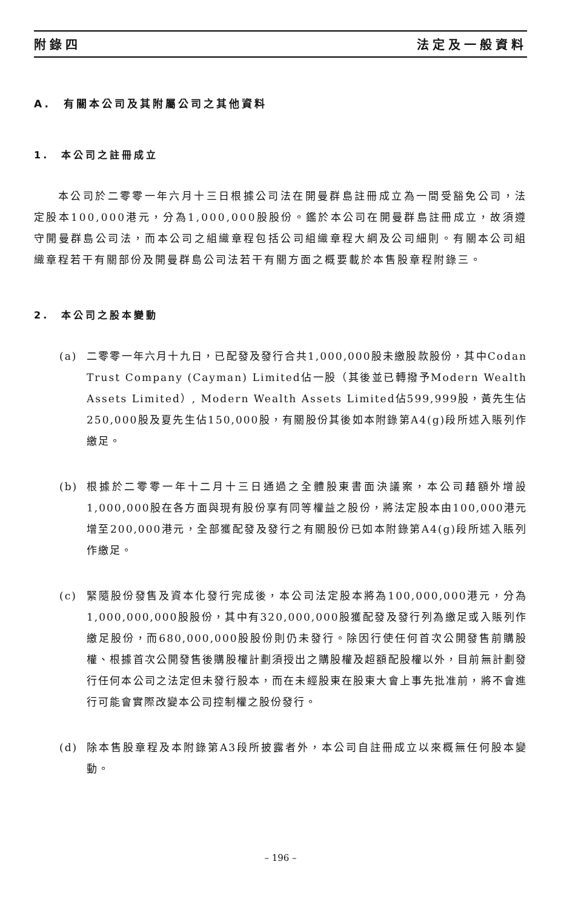附錄四 法定及一般資料
A.　有關本公司及其附屬公司之其他資料
1.　本公司之註冊成立
本公司於二零零一年六月十三日根據公司法在開曼群島註冊成立為一間受豁免公司，法定股本100,000港元，分為1,000,000股股份。鑑於本公司在開曼群島註冊成立，故須遵守開曼群島公司法，而本公司之組織章程包括公司組織章程大綱及公司細則。有關本公司組織章程若干有關部份及開曼群島公司法若干有關方面之概要載於本售股章程附錄三。
2.　本公司之股本變動
(a) 二零零一年六月十九日，已配發及發行合共1,000,000股未繳股款股份，其中Codan Trust Company (Cayman) Limited佔一股（其後並已轉撥予Modern Wealth Assets Limited）, Modern Wealth Assets Limited佔599,999股，黃先生佔250,000股及夏先生佔150,000股，有關股份其後如本附錄第A4(g)段所述入賬列作繳足。
(b) 根據於二零零一年十二月十三日通過之全體股東書面決議案，本公司藉額外增設1,000,000股在各方面與現有股份享有同等權益之股份，將法定股本由100,000港元增至200,000港元，全部獲配發及發行之有關股份已如本附錄第A4(g)段所述入賬列作繳足。
(c) 緊隨股份發售及資本化發行完成後，本公司法定股本將為100,000,000港元，分為1,000,000,000股股份，其中有320,000,000股獲配發及發行列為繳足或入賬列作繳足股份，而680,000,000股股份則仍未發行。除因行使任何首次公開發售前購股權、根據首次公開發售後購股權計劃須授出之購股權及超額配股權以外，目前無計劃發行任何本公司之法定但未發行股本，而在未經股東在股東大會上事先批准前，將不會進行可能會實際改變本公司控制權之股份發行。
(d) 除本售股章程及本附錄第A3段所披露者外，本公司自註冊成立以來概無任何股本變動。
– 196 –